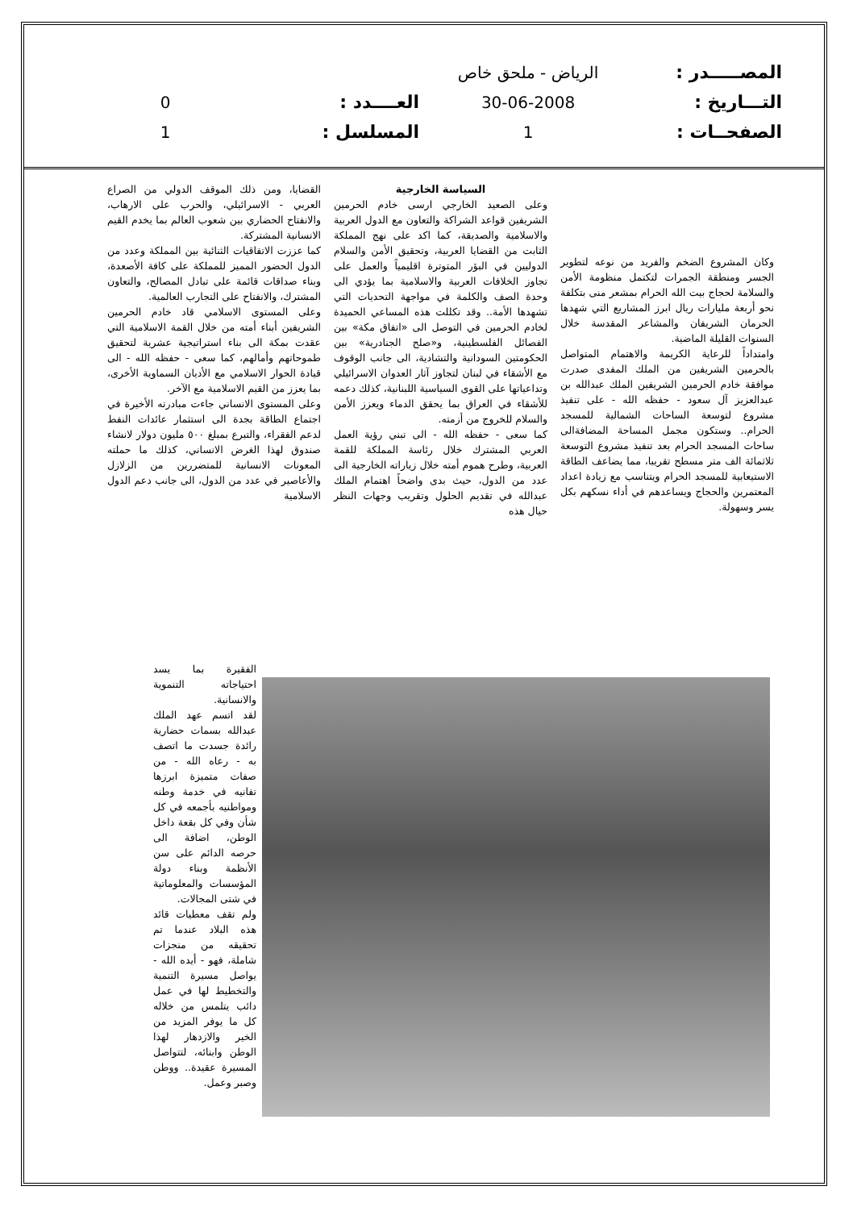| المصـــــدر : | الرياض - ملحق خاص | | |
| التـــاريخ : | 30-06-2008 | العــــدد : | 0 |
| الصفحــات : | 1 | المسلسل : | 1 |
وكان المشروع الضخم والفريد من نوعه لتطوير الجسر ومنطقة الجمرات لتكتمل منظومة الأمن والسلامة لحجاج بيت الله الحرام بمشعر منى بتكلفة نحو أربعة مليارات ريال ابرز المشاريع التي شهدها الحرمان الشريفان والمشاعر المقدسة خلال السنوات القليلة الماضية.
وامتداداً للرعاية الكريمة والاهتمام المتواصل بالحرمين الشريفين من الملك المفدى صدرت موافقة خادم الحرمين الشريفين الملك عبدالله بن عبدالعزيز آل سعود - حفظه الله - على تنفيذ مشروع لتوسعة الساحات الشمالية للمسجد الحرام.. وستكون مجمل المساحة المضافةالى ساحات المسجد الحرام بعد تنفيذ مشروع التوسعة ثلاثمائة الف متر مسطح تقريبا، مما يضاعف الطاقة الاستيعابية للمسجد الحرام ويتناسب مع زيادة اعداد المعتمرين والحجاج ويساعدهم في أداء نسكهم بكل يسر وسهولة.
السياسة الخارجية
وعلى الصعيد الخارجي ارسى خادم الحرمين الشريفين قواعد الشراكة والتعاون مع الدول العربية والاسلامية والصديقة، كما اكد على نهج المملكة الثابت من القضايا العربية، وتحقيق الأمن والسلام الدوليين في البؤر المتوترة اقليمياً والعمل على تجاوز الخلافات العربية والاسلامية بما يؤدي الى وحدة الصف والكلمة في مواجهة التحديات التي تشهدها الأمة.. وقد تكللت هذه المساعي الحميدة لخادم الحرمين في التوصل الى «اتفاق مكة» بين الفصائل الفلسطينية، و«صلح الجنادرية» بين الحكومتين السودانية والتشادية، الى جانب الوقوف مع الأشقاء في لبنان لتجاوز آثار العدوان الاسرائيلي وتداعياتها على القوى السياسية اللبنانية، كذلك دعمه للأشقاء في العراق بما يحقق الدماء ويعزز الأمن والسلام للخروج من أزمته.
كما سعى - حفظه الله - الى تبني رؤية العمل العربي المشترك خلال رئاسة المملكة للقمة العربية، وطرح هموم أمته خلال زياراته الخارجية الى عدد من الدول، حيث بدى واضحاً اهتمام الملك عبدالله في تقديم الحلول وتقريب وجهات النظر حيال هذه
القضايا، ومن ذلك الموقف الدولي من الصراع العربي - الاسرائيلي، والحرب على الارهاب، والانفتاح الحضاري بين شعوب العالم بما يخدم القيم الانسانية المشتركة.
كما عززت الاتفاقيات الثنائية بين المملكة وعدد من الدول الحضور المميز للمملكة على كافة الأصعدة، وبناء صداقات قائمة على تبادل المصالح، والتعاون المشترك، والانفتاح على التجارب العالمية.
وعلى المستوى الاسلامي قاد خادم الحرمين الشريفين أبناء أمته من خلال القمة الاسلامية التي عقدت بمكة الى بناء استراتيجية عشرية لتحقيق طموحاتهم وأمالهم، كما سعى - حفظه الله - الى قيادة الحوار الاسلامي مع الأديان السماوية الأخرى، بما يعزز من القيم الاسلامية مع الآخر.
وعلى المستوى الانساني جاءت مبادرته الأخيرة في اجتماع الطاقة بجدة الى استثمار عائدات النفط لدعم الفقراء، والتبرع بمبلغ ٥٠٠ مليون دولار لانشاء صندوق لهذا الغرض الانساني، كذلك ما حملته المعونات الانسانية للمتضررين من الزلازل والأعاصير في عدد من الدول، الى جانب دعم الدول الاسلامية
الفقيرة بما يسد احتياجاته التنموية والانسانية.
لقد اتسم عهد الملك عبدالله بسمات حضارية رائدة جسدت ما اتصف به - رعاه الله - من صفات متميزة ابرزها تفانيه في خدمة وطنه ومواطنيه بأجمعه في كل شأن وفي كل بقعة داخل الوطن، اضافة الى حرصه الدائم على سن الأنظمة وبناء دولة المؤسسات والمعلوماتية في شتى المجالات.
ولم تقف معطيات قائد هذه البلاد عندما تم تحقيقه من منجزات شاملة، فهو - أيده الله - يواصل مسيرة التنمية والتخطيط لها في عمل دائب يتلمس من خلاله كل ما يوفر المزيد من الخير والازدهار لهذا الوطن وابنائه، لتتواصل المسيرة عقيدة.. ووطن وصبر وعمل.